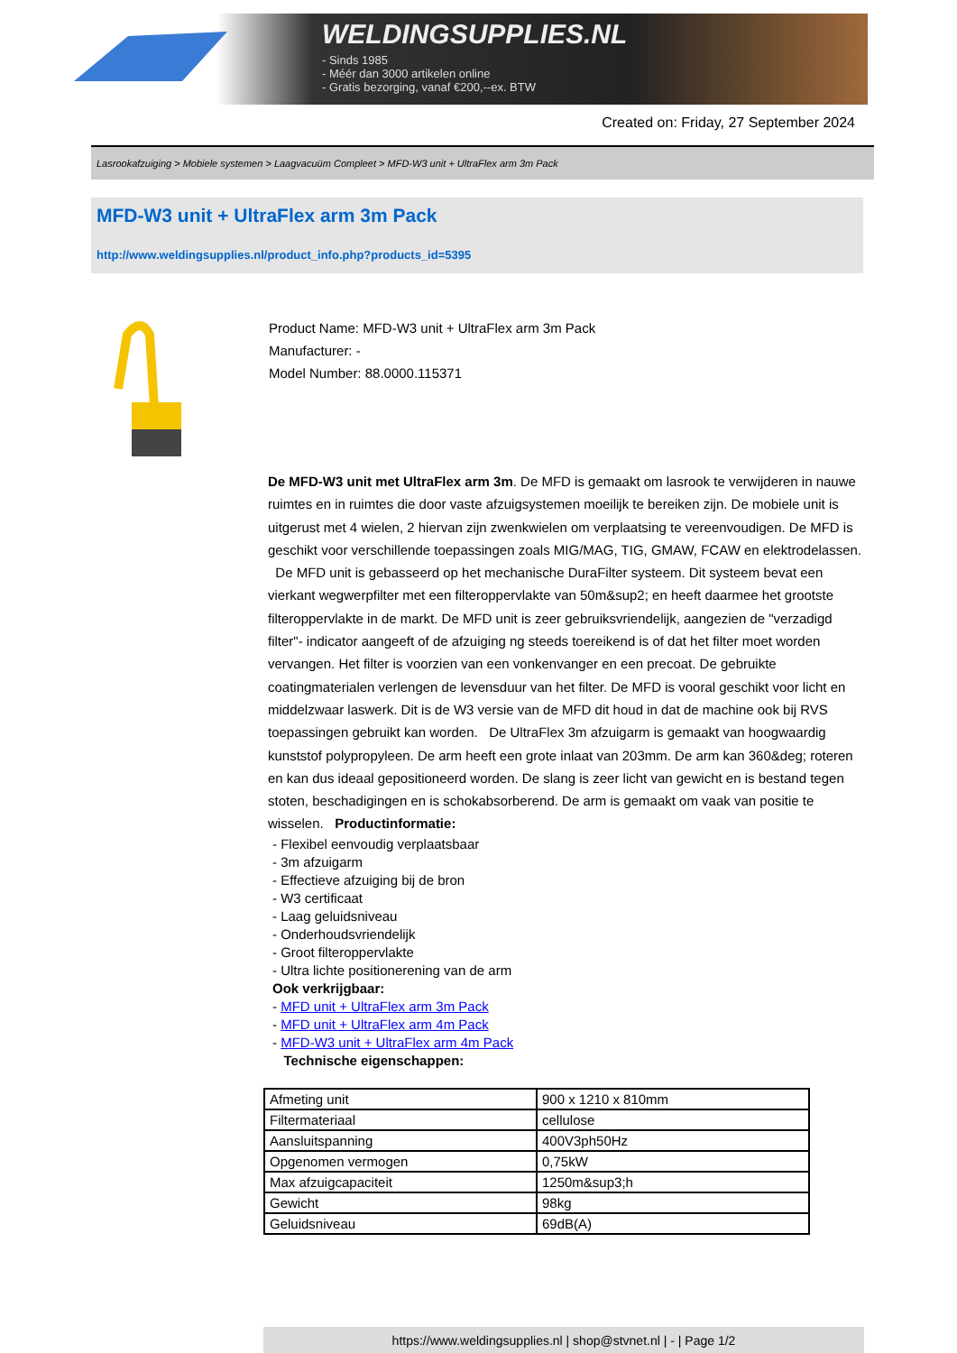WELDINGSUPPLIES.NL
- Sinds 1985
- Méér dan 3000 artikelen online
- Gratis bezorging, vanaf €200,--ex. BTW
Created on: Friday, 27 September 2024
Lasrookafzuiging > Mobiele systemen > Laagvacuüm Compleet > MFD-W3 unit + UltraFlex arm 3m Pack
MFD-W3 unit + UltraFlex arm 3m Pack
http://www.weldingsupplies.nl/product_info.php?products_id=5395
Product Name: MFD-W3 unit + UltraFlex arm 3m Pack
Manufacturer: -
Model Number: 88.0000.115371
De MFD-W3 unit met UltraFlex arm 3m. De MFD is gemaakt om lasrook te verwijderen in nauwe ruimtes en in ruimtes die door vaste afzuigsystemen moeilijk te bereiken zijn. De mobiele unit is uitgerust met 4 wielen, 2 hiervan zijn zwenkwielen om verplaatsing te vereenvoudigen. De MFD is geschikt voor verschillende toepassingen zoals MIG/MAG, TIG, GMAW, FCAW en elektrodelassen. De MFD unit is gebasseerd op het mechanische DuraFilter systeem. Dit systeem bevat een vierkant wegwerpfilter met een filteroppervlakte van 50m&sup2; en heeft daarmee het grootste filteroppervlakte in de markt. De MFD unit is zeer gebruiksvriendelijk, aangezien de "verzadigd filter"- indicator aangeeft of de afzuiging ng steeds toereikend is of dat het filter moet worden vervangen. Het filter is voorzien van een vonkenvanger en een precoat. De gebruikte coatingmaterialen verlengen de levensduur van het filter. De MFD is vooral geschikt voor licht en middelzwaar laswerk. Dit is de W3 versie van de MFD dit houd in dat de machine ook bij RVS toepassingen gebruikt kan worden. De UltraFlex 3m afzuigarm is gemaakt van hoogwaardig kunststof polypropyleen. De arm heeft een grote inlaat van 203mm. De arm kan 360&deg; roteren en kan dus ideaal gepositioneerd worden. De slang is zeer licht van gewicht en is bestand tegen stoten, beschadigingen en is schokabsorberend. De arm is gemaakt om vaak van positie te wisselen. Productinformatie:
- Flexibel eenvoudig verplaatsbaar
- 3m afzuigarm
- Effectieve afzuiging bij de bron
- W3 certificaat
- Laag geluidsniveau
- Onderhoudsvriendelijk
- Groot filteroppervlakte
- Ultra lichte positionerening van de arm
Ook verkrijgbaar:
- MFD unit + UltraFlex arm 3m Pack
- MFD unit + UltraFlex arm 4m Pack
- MFD-W3 unit + UltraFlex arm 4m Pack
Technische eigenschappen:
| Afmeting unit | 900 x 1210 x 810mm |
| Filtermateriaal | cellulose |
| Aansluitspanning | 400V3ph50Hz |
| Opgenomen vermogen | 0,75kW |
| Max afzuigcapaciteit | 1250m&sup3;h |
| Gewicht | 98kg |
| Geluidsniveau | 69dB(A) |
https://www.weldingsupplies.nl | shop@stvnet.nl | - | Page 1/2